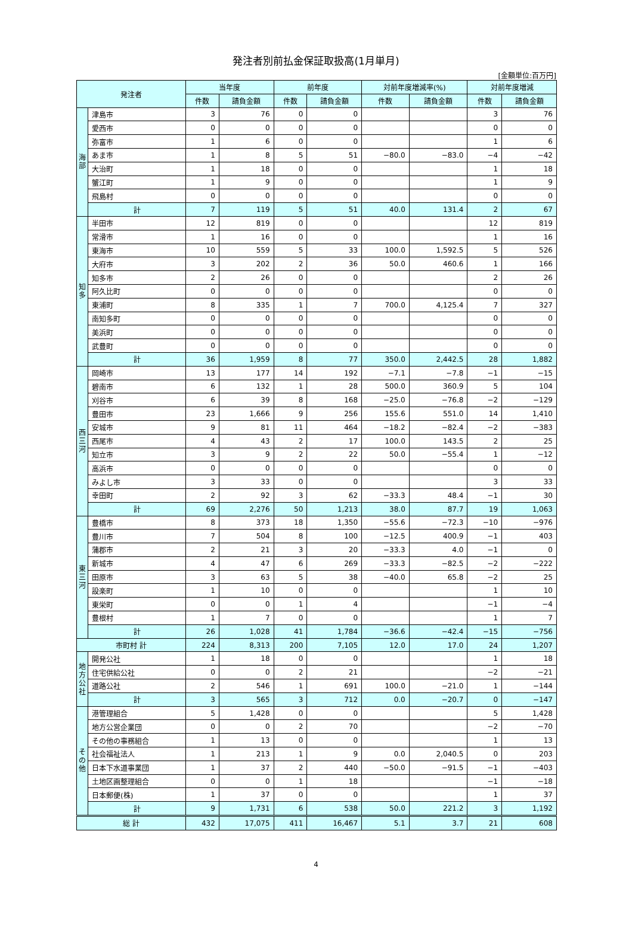発注者別前払金保証取扱高(1月単月)
[金額単位:百万円]
| 発注者 | | 当年度 | | 前年度 | | 対前年度増減率(%) | | 対前年度増減 | |
| --- | --- | --- | --- | --- | --- | --- | --- | --- | --- |
| | | 件数 | 請負金額 | 件数 | 請負金額 | 件数 | 請負金額 | 件数 | 請負金額 |
| 海部 | 津島市 | 3 | 76 | 0 | 0 | | | 3 | 76 |
| | 愛西市 | 0 | 0 | 0 | 0 | | | 0 | 0 |
| | 弥富市 | 1 | 6 | 0 | 0 | | | 1 | 6 |
| | あま市 | 1 | 8 | 5 | 51 | −80.0 | −83.0 | −4 | −42 |
| | 大治町 | 1 | 18 | 0 | 0 | | | 1 | 18 |
| | 蟹江町 | 1 | 9 | 0 | 0 | | | 1 | 9 |
| | 飛島村 | 0 | 0 | 0 | 0 | | | 0 | 0 |
| | 計 | 7 | 119 | 5 | 51 | 40.0 | 131.4 | 2 | 67 |
| 知多 | 半田市 | 12 | 819 | 0 | 0 | | | 12 | 819 |
| | 常滑市 | 1 | 16 | 0 | 0 | | | 1 | 16 |
| | 東海市 | 10 | 559 | 5 | 33 | 100.0 | 1,592.5 | 5 | 526 |
| | 大府市 | 3 | 202 | 2 | 36 | 50.0 | 460.6 | 1 | 166 |
| | 知多市 | 2 | 26 | 0 | 0 | | | 2 | 26 |
| | 阿久比町 | 0 | 0 | 0 | 0 | | | 0 | 0 |
| | 東浦町 | 8 | 335 | 1 | 7 | 700.0 | 4,125.4 | 7 | 327 |
| | 南知多町 | 0 | 0 | 0 | 0 | | | 0 | 0 |
| | 美浜町 | 0 | 0 | 0 | 0 | | | 0 | 0 |
| | 武豊町 | 0 | 0 | 0 | 0 | | | 0 | 0 |
| | 計 | 36 | 1,959 | 8 | 77 | 350.0 | 2,442.5 | 28 | 1,882 |
| 西三河 | 岡崎市 | 13 | 177 | 14 | 192 | −7.1 | −7.8 | −1 | −15 |
| | 碧南市 | 6 | 132 | 1 | 28 | 500.0 | 360.9 | 5 | 104 |
| | 刈谷市 | 6 | 39 | 8 | 168 | −25.0 | −76.8 | −2 | −129 |
| | 豊田市 | 23 | 1,666 | 9 | 256 | 155.6 | 551.0 | 14 | 1,410 |
| | 安城市 | 9 | 81 | 11 | 464 | −18.2 | −82.4 | −2 | −383 |
| | 西尾市 | 4 | 43 | 2 | 17 | 100.0 | 143.5 | 2 | 25 |
| | 知立市 | 3 | 9 | 2 | 22 | 50.0 | −55.4 | 1 | −12 |
| | 高浜市 | 0 | 0 | 0 | 0 | | | 0 | 0 |
| | みよし市 | 3 | 33 | 0 | 0 | | | 3 | 33 |
| | 幸田町 | 2 | 92 | 3 | 62 | −33.3 | 48.4 | −1 | 30 |
| | 計 | 69 | 2,276 | 50 | 1,213 | 38.0 | 87.7 | 19 | 1,063 |
| 東三河 | 豊橋市 | 8 | 373 | 18 | 1,350 | −55.6 | −72.3 | −10 | −976 |
| | 豊川市 | 7 | 504 | 8 | 100 | −12.5 | 400.9 | −1 | 403 |
| | 蒲郡市 | 2 | 21 | 3 | 20 | −33.3 | 4.0 | −1 | 0 |
| | 新城市 | 4 | 47 | 6 | 269 | −33.3 | −82.5 | −2 | −222 |
| | 田原市 | 3 | 63 | 5 | 38 | −40.0 | 65.8 | −2 | 25 |
| | 設楽町 | 1 | 10 | 0 | 0 | | | 1 | 10 |
| | 東栄町 | 0 | 0 | 1 | 4 | | | −1 | −4 |
| | 豊根村 | 1 | 7 | 0 | 0 | | | 1 | 7 |
| | 計 | 26 | 1,028 | 41 | 1,784 | −36.6 | −42.4 | −15 | −756 |
| 市町村 計 | | 224 | 8,313 | 200 | 7,105 | 12.0 | 17.0 | 24 | 1,207 |
| 地方公社 | 開発公社 | 1 | 18 | 0 | 0 | | | 1 | 18 |
| | 住宅供給公社 | 0 | 0 | 2 | 21 | | | −2 | −21 |
| | 道路公社 | 2 | 546 | 1 | 691 | 100.0 | −21.0 | 1 | −144 |
| | 計 | 3 | 565 | 3 | 712 | 0.0 | −20.7 | 0 | −147 |
| その他 | 港管理組合 | 5 | 1,428 | 0 | 0 | | | 5 | 1,428 |
| | 地方公営企業団 | 0 | 0 | 2 | 70 | | | −2 | −70 |
| | その他の事務組合 | 1 | 13 | 0 | 0 | | | 1 | 13 |
| | 社会福祉法人 | 1 | 213 | 1 | 9 | 0.0 | 2,040.5 | 0 | 203 |
| | 日本下水道事業団 | 1 | 37 | 2 | 440 | −50.0 | −91.5 | −1 | −403 |
| | 土地区画整理組合 | 0 | 0 | 1 | 18 | | | −1 | −18 |
| | 日本郵便(株) | 1 | 37 | 0 | 0 | | | 1 | 37 |
| | 計 | 9 | 1,731 | 6 | 538 | 50.0 | 221.2 | 3 | 1,192 |
| 総 計 | | 432 | 17,075 | 411 | 16,467 | 5.1 | 3.7 | 21 | 608 |
4